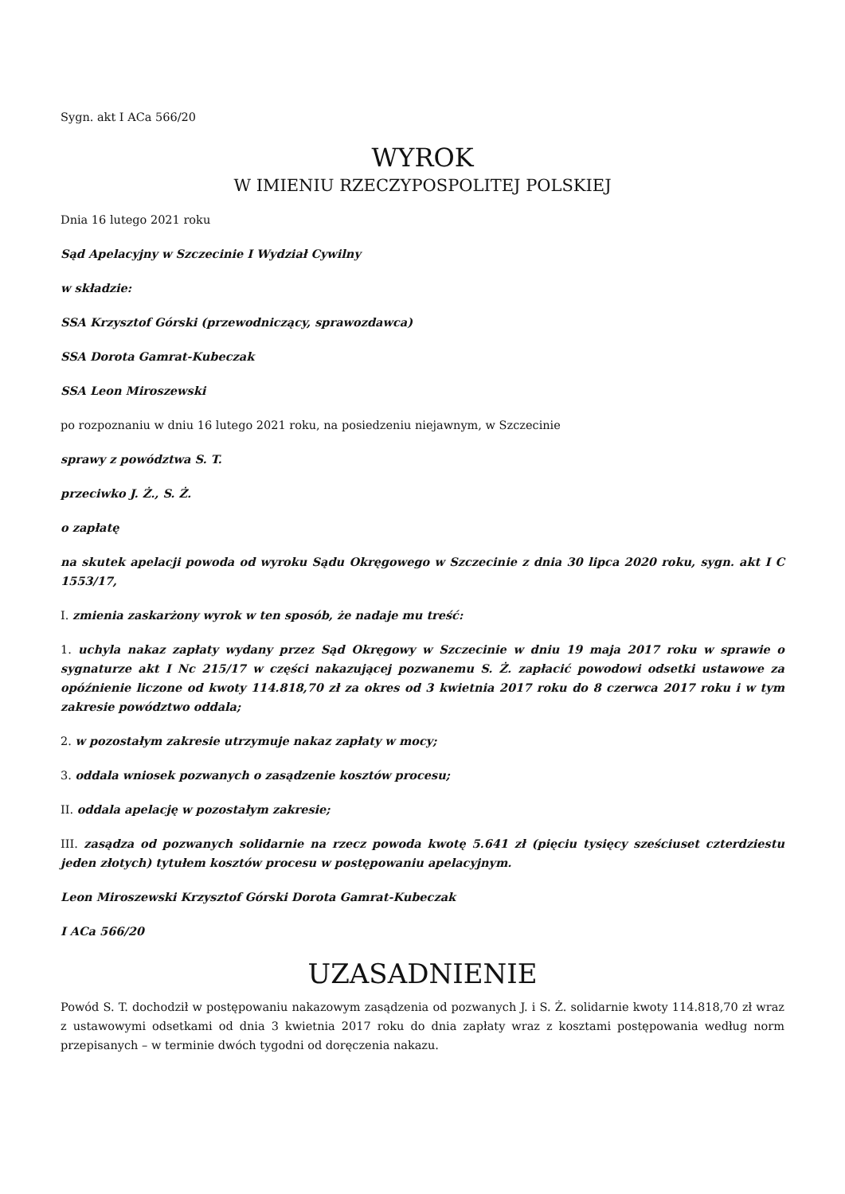Sygn. akt I ACa 566/20
WYROK
W IMIENIU RZECZYPOSPOLITEJ POLSKIEJ
Dnia 16 lutego 2021 roku
Sąd Apelacyjny w Szczecinie I Wydział Cywilny
w składzie:
SSA Krzysztof Górski (przewodniczący, sprawozdawca)
SSA Dorota Gamrat-Kubeczak
SSA Leon Miroszewski
po rozpoznaniu w dniu 16 lutego 2021 roku, na posiedzeniu niejawnym, w Szczecinie
sprawy z powództwa S. T.
przeciwko J. Ż., S. Ż.
o zapłatę
na skutek apelacji powoda od wyroku Sądu Okręgowego w Szczecinie z dnia 30 lipca 2020 roku, sygn. akt I C 1553/17,
I. zmienia zaskarżony wyrok w ten sposób, że nadaje mu treść:
1. uchyla nakaz zapłaty wydany przez Sąd Okręgowy w Szczecinie w dniu 19 maja 2017 roku w sprawie o sygnaturze akt I Nc 215/17 w części nakazującej pozwanemu S. Ż. zapłacić powodowi odsetki ustawowe za opóźnienie liczone od kwoty 114.818,70 zł za okres od 3 kwietnia 2017 roku do 8 czerwca 2017 roku i w tym zakresie powództwo oddala;
2. w pozostałym zakresie utrzymuje nakaz zapłaty w mocy;
3. oddala wniosek pozwanych o zasądzenie kosztów procesu;
II. oddala apelację w pozostałym zakresie;
III. zasądza od pozwanych solidarnie na rzecz powoda kwotę 5.641 zł (pięciu tysięcy sześciuset czterdziestu jeden złotych) tytułem kosztów procesu w postępowaniu apelacyjnym.
Leon Miroszewski Krzysztof Górski Dorota Gamrat-Kubeczak
I ACa 566/20
UZASADNIENIE
Powód S. T. dochodził w postępowaniu nakazowym zasądzenia od pozwanych J. i S. Ż. solidarnie kwoty 114.818,70 zł wraz z ustawowymi odsetkami od dnia 3 kwietnia 2017 roku do dnia zapłaty wraz z kosztami postępowania według norm przepisanych – w terminie dwóch tygodni od doręczenia nakazu.